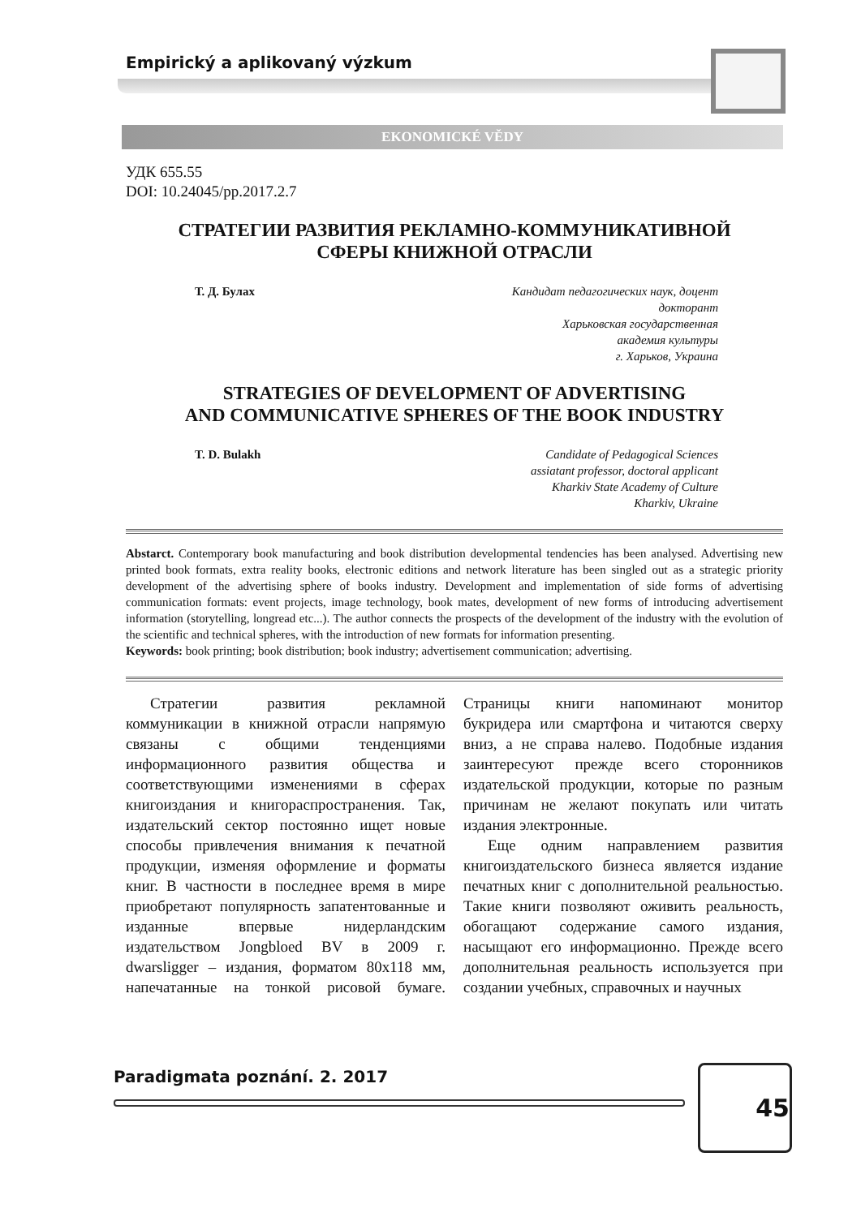Empirický a aplikovaný výzkum
EKONOMICKÉ VĚDY
УДК 655.55
DOI: 10.24045/pp.2017.2.7
СТРАТЕГИИ РАЗВИТИЯ РЕКЛАМНО-КОММУНИКАТИВНОЙ
СФЕРЫ КНИЖНОЙ ОТРАСЛИ
Т. Д. Булах Кандидат педагогических наук, доцент
докторант
Харьковская государственная
академия культуры
г. Харьков, Украина
STRATEGIES OF DEVELOPMENT OF ADVERTISING
AND COMMUNICATIVE SPHERES OF THE BOOK INDUSTRY
T. D. Bulakh Candidate of Pedagogical Sciences
assiatant professor, doctoral applicant
Kharkiv State Academy of Culture
Kharkiv, Ukraine
Abstarct. Contemporary book manufacturing and book distribution developmental tendencies has been analysed. Advertising new printed book formats, extra reality books, electronic editions and network literature has been singled out as a strategic priority development of the advertising sphere of books industry. Development and implementation of side forms of advertising communication formats: event projects, image technology, book mates, development of new forms of introducing advertisement information (storytelling, longread etc...). The author connects the prospects of the development of the industry with the evolution of the scientific and technical spheres, with the introduction of new formats for information presenting.
Keywords: book printing; book distribution; book industry; advertisement communication; advertising.
Стратегии развития рекламной коммуникации в книжной отрасли напрямую связаны с общими тенденциями информационного развития общества и соответствующими изменениями в сферах книгоиздания и книгораспространения. Так, издательский сектор постоянно ищет новые способы привлечения внимания к печатной продукции, изменяя оформление и форматы книг. В частности в последнее время в мире приобретают популярность запатентованные и изданные впервые нидерландским издательством Jongbloed BV в 2009 г. dwarsligger – издания, форматом 80х118 мм, напечатанные на тонкой рисовой бумаге. Страницы книги напоминают монитор букридера или смартфона и читаются сверху вниз, а не справа налево. Подобные издания заинтересуют прежде всего сторонников издательской продукции, которые по разным причинам не желают покупать или читать издания электронные.
Еще одним направлением развития книгоиздательского бизнеса является издание печатных книг с дополнительной реальностью. Такие книги позволяют оживить реальность, обогащают содержание самого издания, насыщают его информационно. Прежде всего дополнительная реальность используется при создании учебных, справочных и научных
Paradigmata poznání. 2. 2017 45